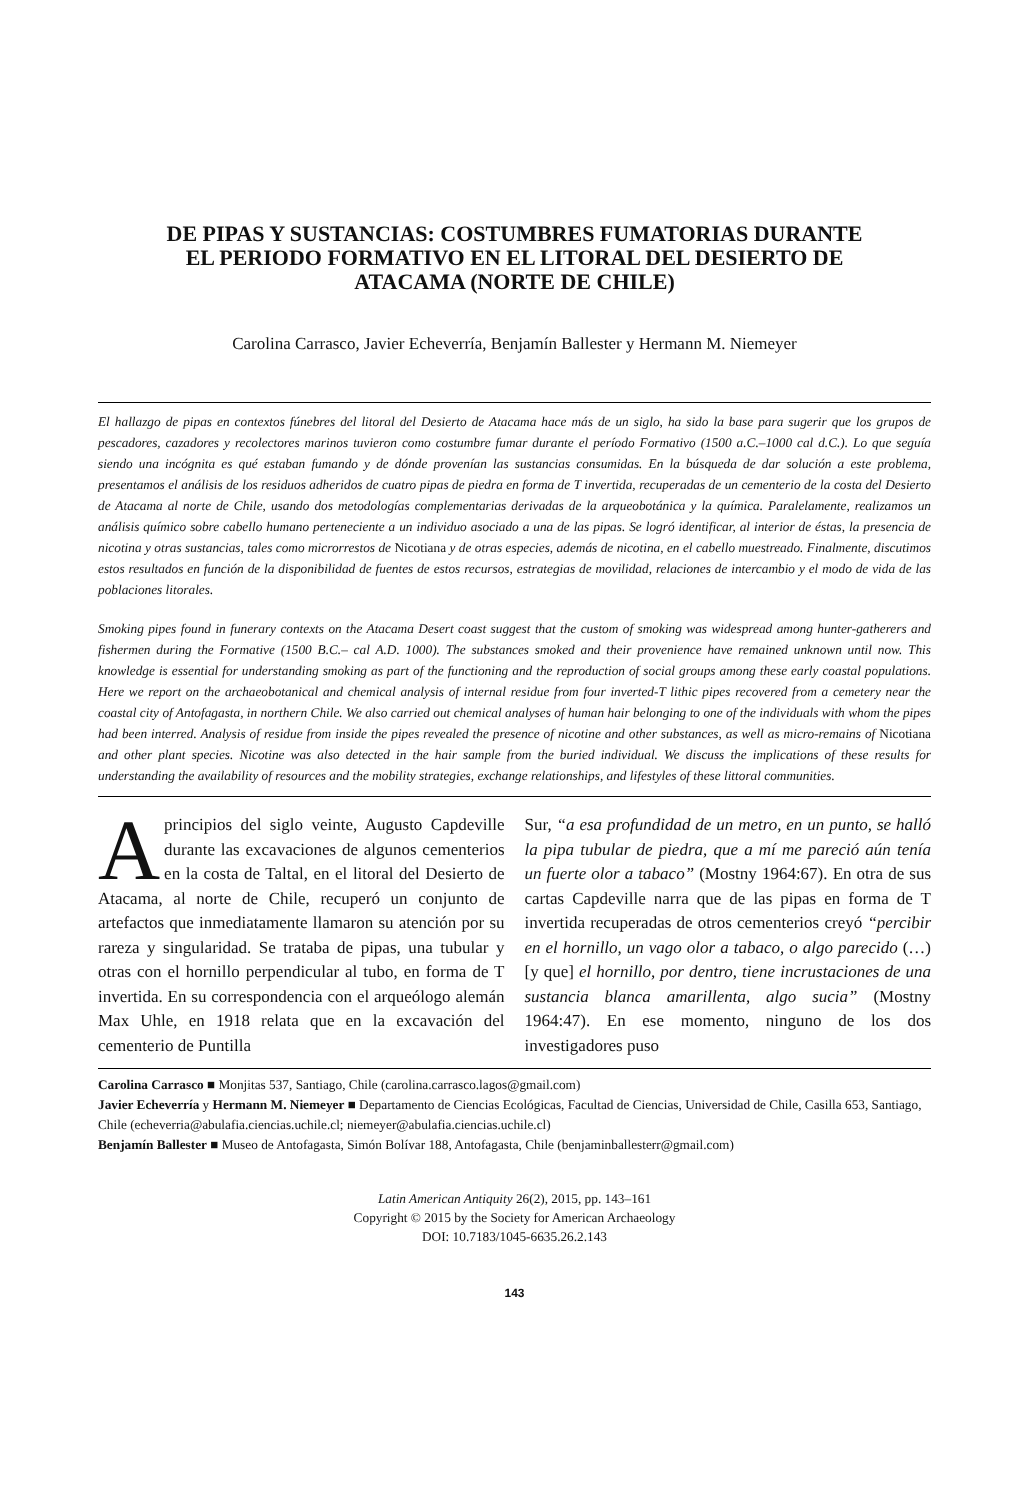DE PIPAS Y SUSTANCIAS: COSTUMBRES FUMATORIAS DURANTE
EL PERIODO FORMATIVO EN EL LITORAL DEL DESIERTO DE
ATACAMA (NORTE DE CHILE)
Carolina Carrasco, Javier Echeverría, Benjamín Ballester y Hermann M. Niemeyer
El hallazgo de pipas en contextos fúnebres del litoral del Desierto de Atacama hace más de un siglo, ha sido la base para sugerir que los grupos de pescadores, cazadores y recolectores marinos tuvieron como costumbre fumar durante el período Formativo (1500 a.C.–1000 cal d.C.). Lo que seguía siendo una incógnita es qué estaban fumando y de dónde provenían las sustancias consumidas. En la búsqueda de dar solución a este problema, presentamos el análisis de los residuos adheridos de cuatro pipas de piedra en forma de T invertida, recuperadas de un cementerio de la costa del Desierto de Atacama al norte de Chile, usando dos metodologías complementarias derivadas de la arqueobotánica y la química. Paralelamente, realizamos un análisis químico sobre cabello humano perteneciente a un individuo asociado a una de las pipas. Se logró identificar, al interior de éstas, la presencia de nicotina y otras sustancias, tales como microrrestos de Nicotiana y de otras especies, además de nicotina, en el cabello muestreado. Finalmente, discutimos estos resultados en función de la disponibilidad de fuentes de estos recursos, estrategias de movilidad, relaciones de intercambio y el modo de vida de las poblaciones litorales.
Smoking pipes found in funerary contexts on the Atacama Desert coast suggest that the custom of smoking was widespread among hunter-gatherers and fishermen during the Formative (1500 B.C.– cal A.D. 1000). The substances smoked and their provenience have remained unknown until now. This knowledge is essential for understanding smoking as part of the functioning and the reproduction of social groups among these early coastal populations. Here we report on the archaeobotanical and chemical analysis of internal residue from four inverted-T lithic pipes recovered from a cemetery near the coastal city of Antofagasta, in northern Chile. We also carried out chemical analyses of human hair belonging to one of the individuals with whom the pipes had been interred. Analysis of residue from inside the pipes revealed the presence of nicotine and other substances, as well as micro-remains of Nicotiana and other plant species. Nicotine was also detected in the hair sample from the buried individual. We discuss the implications of these results for understanding the availability of resources and the mobility strategies, exchange relationships, and lifestyles of these littoral communities.
A principios del siglo veinte, Augusto Capdeville durante las excavaciones de algunos cementerios en la costa de Taltal, en el litoral del Desierto de Atacama, al norte de Chile, recuperó un conjunto de artefactos que inmediatamente llamaron su atención por su rareza y singularidad. Se trataba de pipas, una tubular y otras con el hornillo perpendicular al tubo, en forma de T invertida. En su correspondencia con el arqueólogo alemán Max Uhle, en 1918 relata que en la excavación del cementerio de Puntilla
Sur, “a esa profundidad de un metro, en un punto, se halló la pipa tubular de piedra, que a mí me pareció aún tenía un fuerte olor a tabaco” (Mostny 1964:67). En otra de sus cartas Capdeville narra que de las pipas en forma de T invertida recuperadas de otros cementerios creyó “percibir en el hornillo, un vago olor a tabaco, o algo parecido (…) [y que] el hornillo, por dentro, tiene incrustaciones de una sustancia blanca amarillenta, algo sucia” (Mostny 1964:47). En ese momento, ninguno de los dos investigadores puso
Carolina Carrasco ■ Monjitas 537, Santiago, Chile (carolina.carrasco.lagos@gmail.com)
Javier Echeverría y Hermann M. Niemeyer ■ Departamento de Ciencias Ecológicas, Facultad de Ciencias, Universidad de Chile, Casilla 653, Santiago, Chile (echeverria@abulafia.ciencias.uchile.cl; niemeyer@abulafia.ciencias.uchile.cl)
Benjamín Ballester ■ Museo de Antofagasta, Simón Bolívar 188, Antofagasta, Chile (benjaminballesterr@gmail.com)
Latin American Antiquity 26(2), 2015, pp. 143–161
Copyright © 2015 by the Society for American Archaeology
DOI: 10.7183/1045-6635.26.2.143
143